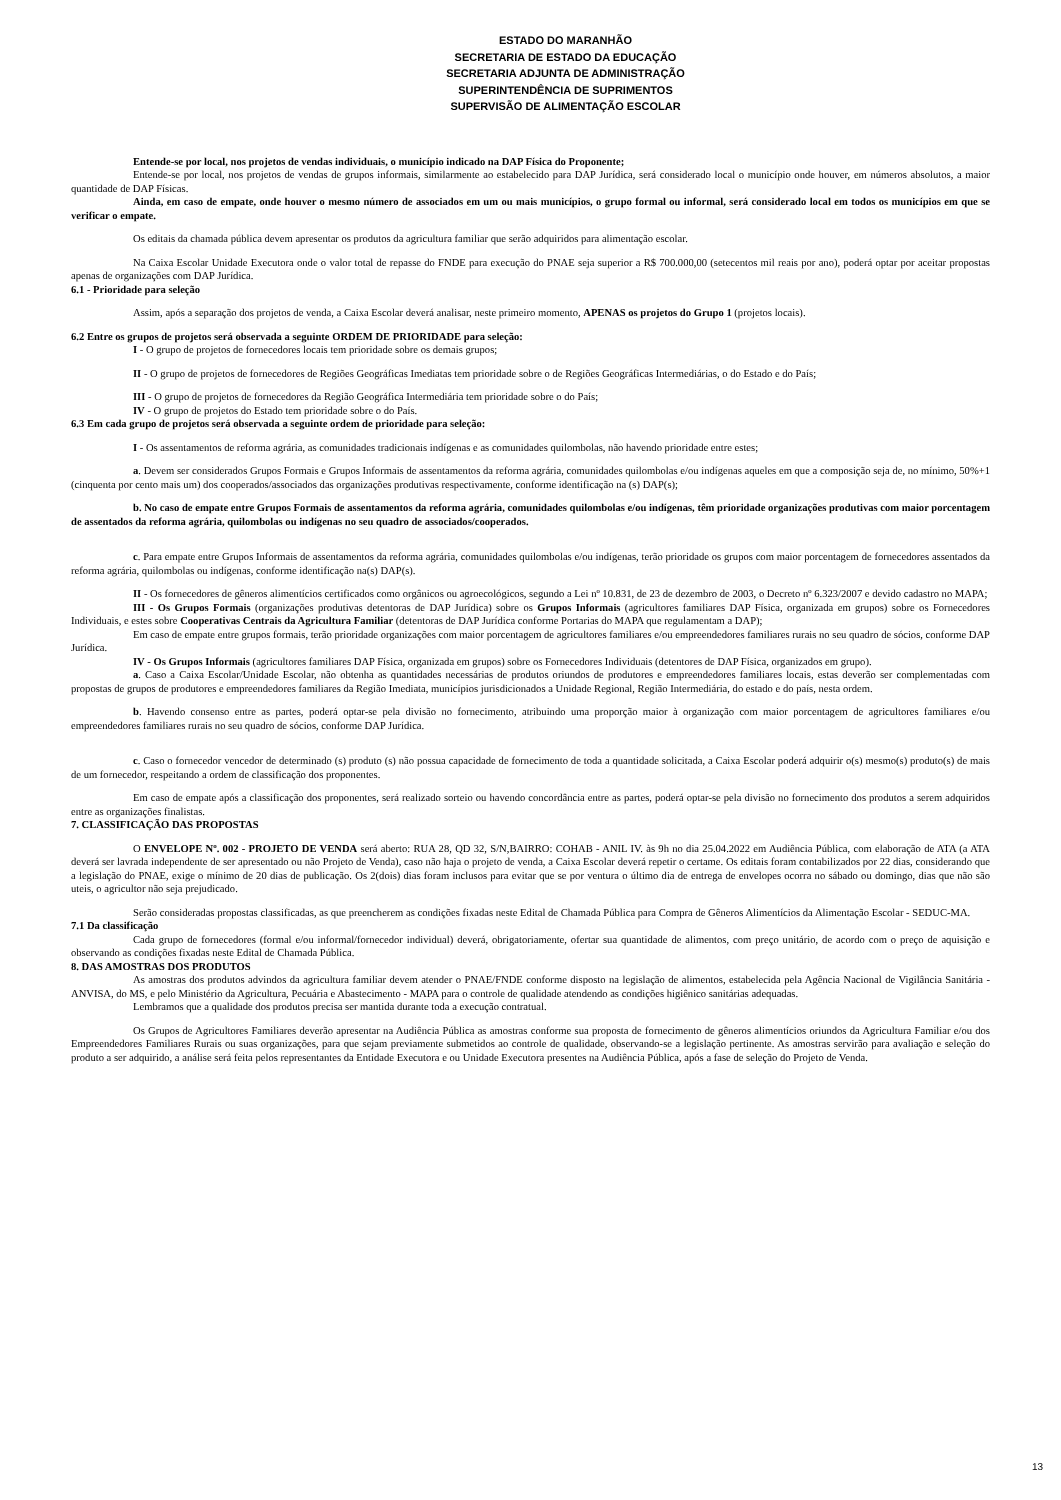ESTADO DO MARANHÃO
SECRETARIA DE ESTADO DA EDUCAÇÃO
SECRETARIA ADJUNTA DE ADMINISTRAÇÃO
SUPERINTENDÊNCIA DE SUPRIMENTOS
SUPERVISÃO DE ALIMENTAÇÃO ESCOLAR
Entende-se por local, nos projetos de vendas individuais, o município indicado na DAP Física do Proponente;
Entende-se por local, nos projetos de vendas de grupos informais, similarmente ao estabelecido para DAP Jurídica, será considerado local o município onde houver, em números absolutos, a maior quantidade de DAP Físicas.
Ainda, em caso de empate, onde houver o mesmo número de associados em um ou mais municípios, o grupo formal ou informal, será considerado local em todos os municípios em que se verificar o empate.
Os editais da chamada pública devem apresentar os produtos da agricultura familiar que serão adquiridos para alimentação escolar.
Na Caixa Escolar Unidade Executora onde o valor total de repasse do FNDE para execução do PNAE seja superior a R$ 700.000,00 (setecentos mil reais por ano), poderá optar por aceitar propostas apenas de organizações com DAP Jurídica.
6.1 - Prioridade para seleção
Assim, após a separação dos projetos de venda, a Caixa Escolar deverá analisar, neste primeiro momento, APENAS os projetos do Grupo 1 (projetos locais).
6.2 Entre os grupos de projetos será observada a seguinte ORDEM DE PRIORIDADE para seleção:
I - O grupo de projetos de fornecedores locais tem prioridade sobre os demais grupos;
II - O grupo de projetos de fornecedores de Regiões Geográficas Imediatas tem prioridade sobre o de Regiões Geográficas Intermediárias, o do Estado e do País;
III - O grupo de projetos de fornecedores da Região Geográfica Intermediária tem prioridade sobre o do País;
IV - O grupo de projetos do Estado tem prioridade sobre o do País.
6.3 Em cada grupo de projetos será observada a seguinte ordem de prioridade para seleção:
I - Os assentamentos de reforma agrária, as comunidades tradicionais indígenas e as comunidades quilombolas, não havendo prioridade entre estes;
a. Devem ser considerados Grupos Formais e Grupos Informais de assentamentos da reforma agrária, comunidades quilombolas e/ou indígenas aqueles em que a composição seja de, no mínimo, 50%+1 (cinquenta por cento mais um) dos cooperados/associados das organizações produtivas respectivamente, conforme identificação na (s) DAP(s);
b. No caso de empate entre Grupos Formais de assentamentos da reforma agrária, comunidades quilombolas e/ou indígenas, têm prioridade organizações produtivas com maior porcentagem de assentados da reforma agrária, quilombolas ou indígenas no seu quadro de associados/cooperados.
c. Para empate entre Grupos Informais de assentamentos da reforma agrária, comunidades quilombolas e/ou indígenas, terão prioridade os grupos com maior porcentagem de fornecedores assentados da reforma agrária, quilombolas ou indígenas, conforme identificação na(s) DAP(s).
II - Os fornecedores de gêneros alimentícios certificados como orgânicos ou agroecológicos, segundo a Lei nº 10.831, de 23 de dezembro de 2003, o Decreto nº 6.323/2007 e devido cadastro no MAPA;
III - Os Grupos Formais (organizações produtivas detentoras de DAP Jurídica) sobre os Grupos Informais (agricultores familiares DAP Física, organizada em grupos) sobre os Fornecedores Individuais, e estes sobre Cooperativas Centrais da Agricultura Familiar (detentoras de DAP Jurídica conforme Portarias do MAPA que regulamentam a DAP);
Em caso de empate entre grupos formais, terão prioridade organizações com maior porcentagem de agricultores familiares e/ou empreendedores familiares rurais no seu quadro de sócios, conforme DAP Jurídica.
IV - Os Grupos Informais (agricultores familiares DAP Física, organizada em grupos) sobre os Fornecedores Individuais (detentores de DAP Física, organizados em grupo).
a. Caso a Caixa Escolar/Unidade Escolar, não obtenha as quantidades necessárias de produtos oriundos de produtores e empreendedores familiares locais, estas deverão ser complementadas com propostas de grupos de produtores e empreendedores familiares da Região Imediata, municípios jurisdicionados a Unidade Regional, Região Intermediária, do estado e do país, nesta ordem.
b. Havendo consenso entre as partes, poderá optar-se pela divisão no fornecimento, atribuindo uma proporção maior à organização com maior porcentagem de agricultores familiares e/ou empreendedores familiares rurais no seu quadro de sócios, conforme DAP Jurídica.
c. Caso o fornecedor vencedor de determinado (s) produto (s) não possua capacidade de fornecimento de toda a quantidade solicitada, a Caixa Escolar poderá adquirir o(s) mesmo(s) produto(s) de mais de um fornecedor, respeitando a ordem de classificação dos proponentes.
Em caso de empate após a classificação dos proponentes, será realizado sorteio ou havendo concordância entre as partes, poderá optar-se pela divisão no fornecimento dos produtos a serem adquiridos entre as organizações finalistas.
7. CLASSIFICAÇÃO DAS PROPOSTAS
O ENVELOPE Nº. 002 - PROJETO DE VENDA será aberto: RUA 28, QD 32, S/N,BAIRRO: COHAB - ANIL IV. às 9h no dia 25.04.2022 em Audiência Pública, com elaboração de ATA (a ATA deverá ser lavrada independente de ser apresentado ou não Projeto de Venda), caso não haja o projeto de venda, a Caixa Escolar deverá repetir o certame. Os editais foram contabilizados por 22 dias, considerando que a legislação do PNAE, exige o mínimo de 20 dias de publicação. Os 2(dois) dias foram inclusos para evitar que se por ventura o último dia de entrega de envelopes ocorra no sábado ou domingo, dias que não são uteis, o agricultor não seja prejudicado.
Serão consideradas propostas classificadas, as que preencherem as condições fixadas neste Edital de Chamada Pública para Compra de Gêneros Alimentícios da Alimentação Escolar - SEDUC-MA.
7.1 Da classificação
Cada grupo de fornecedores (formal e/ou informal/fornecedor individual) deverá, obrigatoriamente, ofertar sua quantidade de alimentos, com preço unitário, de acordo com o preço de aquisição e observando as condições fixadas neste Edital de Chamada Pública.
8. DAS AMOSTRAS DOS PRODUTOS
As amostras dos produtos advindos da agricultura familiar devem atender o PNAE/FNDE conforme disposto na legislação de alimentos, estabelecida pela Agência Nacional de Vigilância Sanitária - ANVISA, do MS, e pelo Ministério da Agricultura, Pecuária e Abastecimento - MAPA para o controle de qualidade atendendo as condições higiênico sanitárias adequadas.
Lembramos que a qualidade dos produtos precisa ser mantida durante toda a execução contratual.
Os Grupos de Agricultores Familiares deverão apresentar na Audiência Pública as amostras conforme sua proposta de fornecimento de gêneros alimentícios oriundos da Agricultura Familiar e/ou dos Empreendedores Familiares Rurais ou suas organizações, para que sejam previamente submetidos ao controle de qualidade, observando-se a legislação pertinente. As amostras servirão para avaliação e seleção do produto a ser adquirido, a análise será feita pelos representantes da Entidade Executora e ou Unidade Executora presentes na Audiência Pública, após a fase de seleção do Projeto de Venda.
13